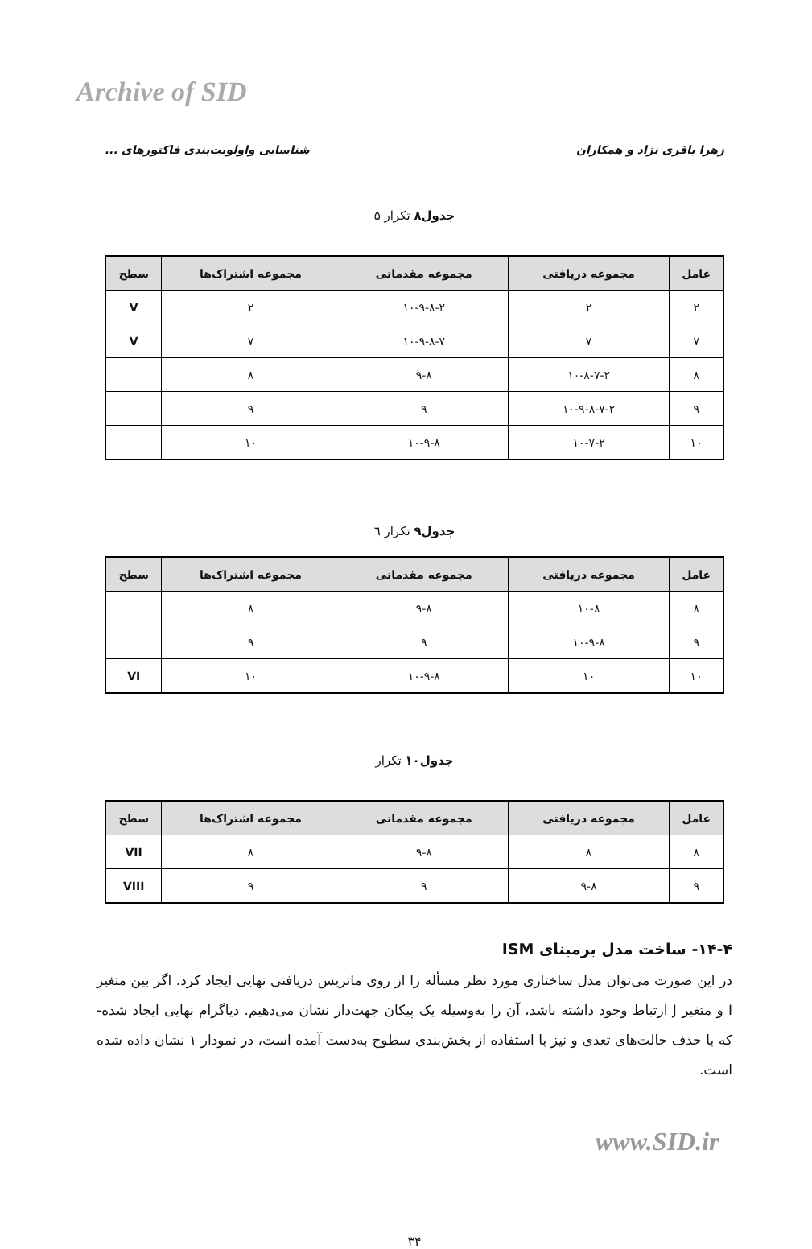Archive of SID
زهرا باقری نژاد و همکاران شناسایی واولویت‌بندی فاکتورهای ...
جدول۸ تکرار ۵
| عامل | مجموعه دریافتی | مجموعه مقدماتی | مجموعه اشتراک‌ها | سطح |
| --- | --- | --- | --- | --- |
| ۲ | ۲ | ۱۰-۹-۸-۲ | ۲ | V |
| ۷ | ۷ | ۱۰-۹-۸-۷ | ۷ | V |
| ۸ | ۱۰-۸-۷-۲ | ۹-۸ | ۸ | |
| ۹ | ۱۰-۹-۸-۷-۲ | ۹ | ۹ | |
| ۱۰ | ۱۰-۷-۲ | ۱۰-۹-۸ | ۱۰ | |
جدول۹ تکرار ٦
| عامل | مجموعه دریافتی | مجموعه مقدماتی | مجموعه اشتراک‌ها | سطح |
| --- | --- | --- | --- | --- |
| ۸ | ۱۰-۸ | ۹-۸ | ۸ | |
| ۹ | ۱۰-۹-۸ | ۹ | ۹ | |
| ۱۰ | ۱۰ | ۱۰-۹-۸ | ۱۰ | VI |
جدول۱۰ تکرار
| عامل | مجموعه دریافتی | مجموعه مقدماتی | مجموعه اشتراک‌ها | سطح |
| --- | --- | --- | --- | --- |
| ۸ | ۸ | ۹-۸ | ۸ | VII |
| ۹ | ۹-۸ | ۹ | ۹ | VIII |
۱۴-۴- ساخت مدل برمبنای ISM
در این صورت می‌توان مدل ساختاری مورد نظر مسأله را از روی ماتریس دریافتی نهایی ایجاد کرد. اگر بین متغیر I و متغیر J ارتباط وجود داشته باشد، آن را به‌وسیله یک پیکان جهت‌دار نشان می‌دهیم. دیاگرام نهایی ایجاد شده- که با حذف حالت‌های تعدی و نیز با استفاده از بخش‌بندی سطوح به‌دست آمده است، در نمودار ۱ نشان داده شده است.
۳۴
www.SID.ir